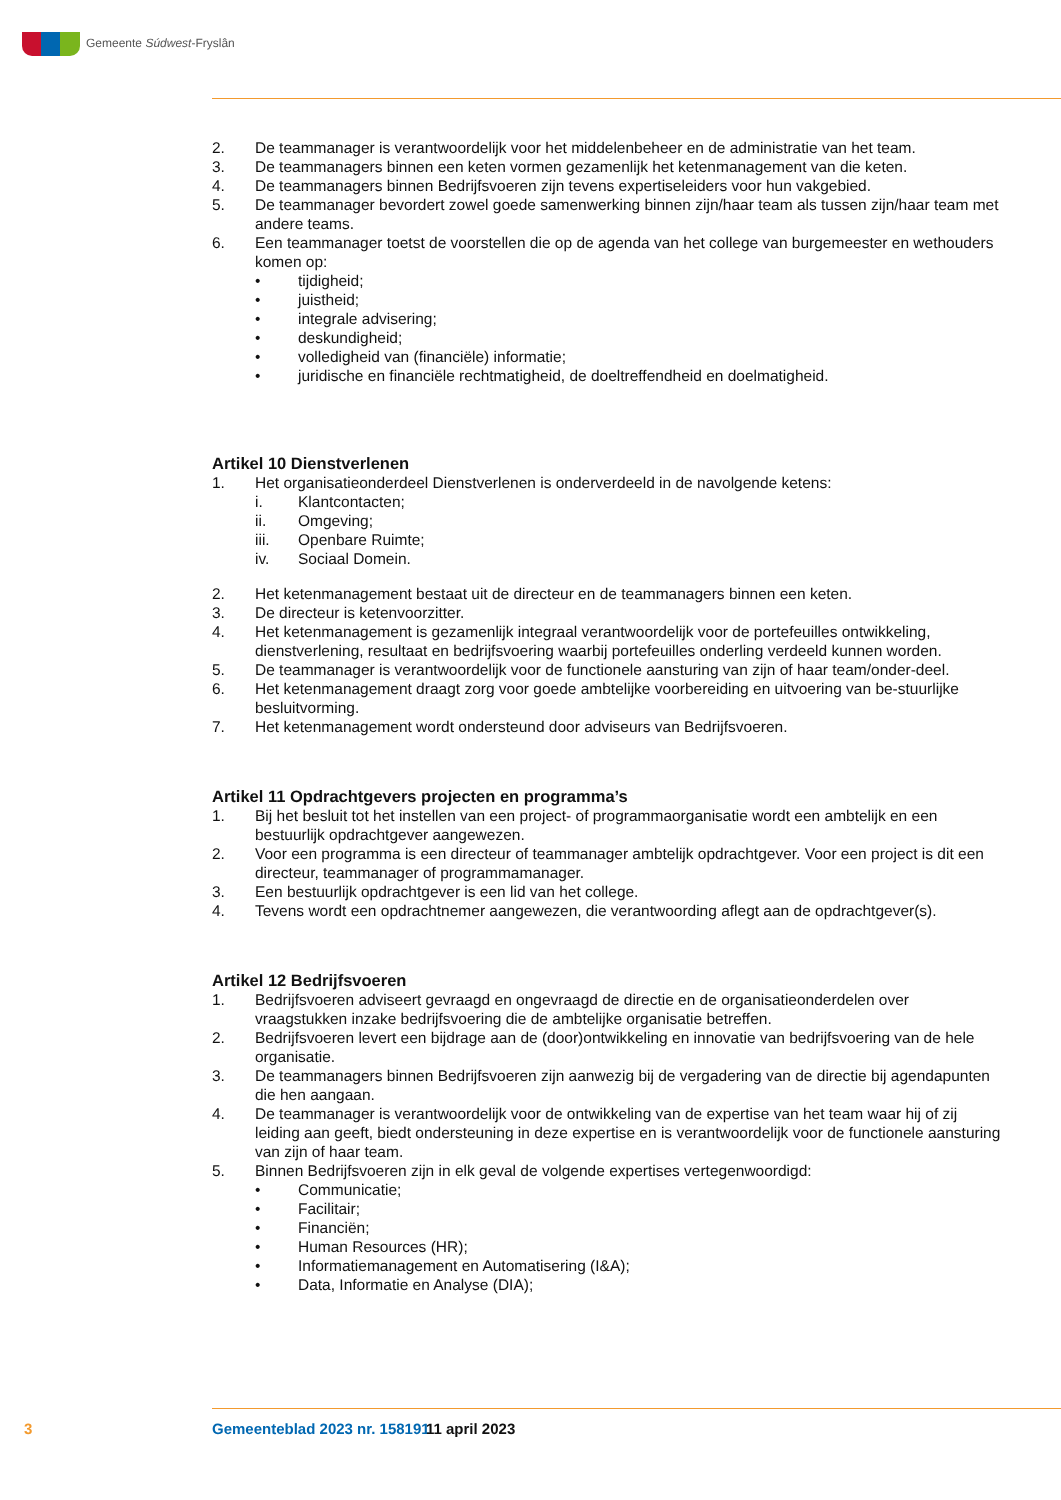Gemeente Súdwest-Fryslân
2. De teammanager is verantwoordelijk voor het middelenbeheer en de administratie van het team.
3. De teammanagers binnen een keten vormen gezamenlijk het ketenmanagement van die keten.
4. De teammanagers binnen Bedrijfsvoeren zijn tevens expertiseleiders voor hun vakgebied.
5. De teammanager bevordert zowel goede samenwerking binnen zijn/haar team als tussen zijn/haar team met andere teams.
6. Een teammanager toetst de voorstellen die op de agenda van het college van burgemeester en wethouders komen op:
• tijdigheid;
• juistheid;
• integrale advisering;
• deskundigheid;
• volledigheid van (financiële) informatie;
• juridische en financiële rechtmatigheid, de doeltreffendheid en doelmatigheid.
Artikel 10 Dienstverlenen
1. Het organisatieonderdeel Dienstverlenen is onderverdeeld in de navolgende ketens:
i. Klantcontacten;
ii. Omgeving;
iii. Openbare Ruimte;
iv. Sociaal Domein.
2. Het ketenmanagement bestaat uit de directeur en de teammanagers binnen een keten.
3. De directeur is ketenvoorzitter.
4. Het ketenmanagement is gezamenlijk integraal verantwoordelijk voor de portefeuilles ontwikkeling, dienstverlening, resultaat en bedrijfsvoering waarbij portefeuilles onderling verdeeld kunnen worden.
5. De teammanager is verantwoordelijk voor de functionele aansturing van zijn of haar team/onder-deel.
6. Het ketenmanagement draagt zorg voor goede ambtelijke voorbereiding en uitvoering van be-stuurlijke besluitvorming.
7. Het ketenmanagement wordt ondersteund door adviseurs van Bedrijfsvoeren.
Artikel 11 Opdrachtgevers projecten en programma’s
1. Bij het besluit tot het instellen van een project- of programmaorganisatie wordt een ambtelijk en een bestuurlijk opdrachtgever aangewezen.
2. Voor een programma is een directeur of teammanager ambtelijk opdrachtgever. Voor een project is dit een directeur, teammanager of programmamanager.
3. Een bestuurlijk opdrachtgever is een lid van het college.
4. Tevens wordt een opdrachtnemer aangewezen, die verantwoording aflegt aan de opdrachtgever(s).
Artikel 12 Bedrijfsvoeren
1. Bedrijfsvoeren adviseert gevraagd en ongevraagd de directie en de organisatieonderdelen over vraagstukken inzake bedrijfsvoering die de ambtelijke organisatie betreffen.
2. Bedrijfsvoeren levert een bijdrage aan de (door)ontwikkeling en innovatie van bedrijfsvoering van de hele organisatie.
3. De teammanagers binnen Bedrijfsvoeren zijn aanwezig bij de vergadering van de directie bij agendapunten die hen aangaan.
4. De teammanager is verantwoordelijk voor de ontwikkeling van de expertise van het team waar hij of zij leiding aan geeft, biedt ondersteuning in deze expertise en is verantwoordelijk voor de functionele aansturing van zijn of haar team.
5. Binnen Bedrijfsvoeren zijn in elk geval de volgende expertises vertegenwoordigd:
• Communicatie;
• Facilitair;
• Financiën;
• Human Resources (HR);
• Informatiemanagement en Automatisering (I&A);
• Data, Informatie en Analyse (DIA);
3 Gemeenteblad 2023 nr. 158191 11 april 2023